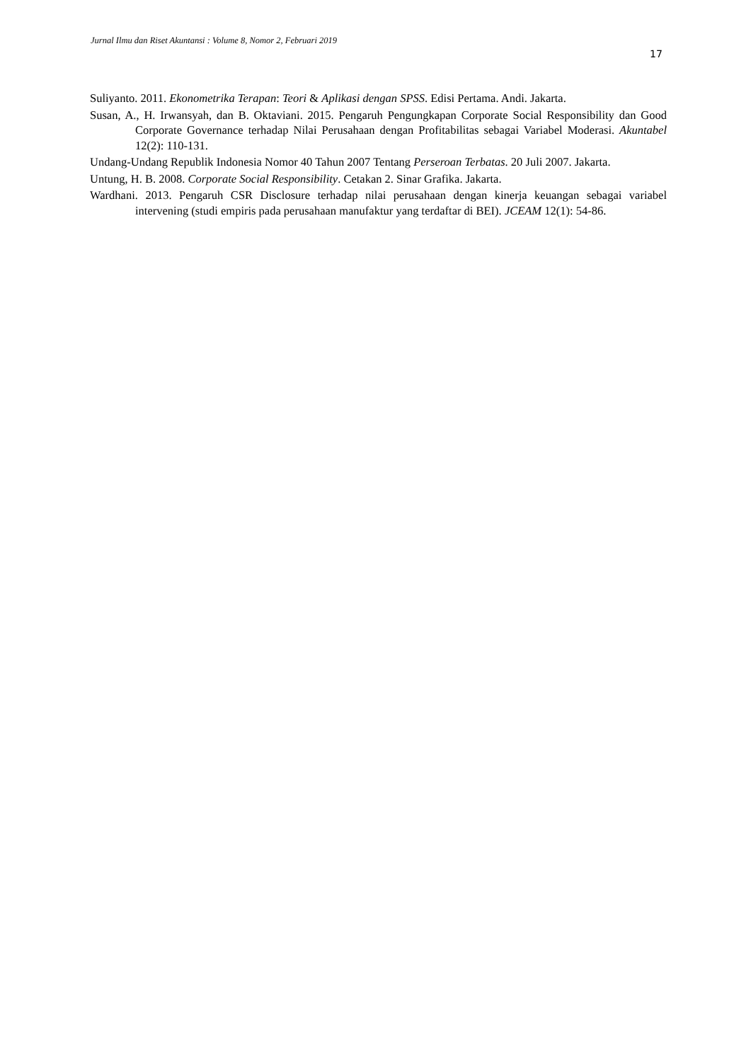Jurnal Ilmu dan Riset Akuntansi : Volume 8, Nomor 2, Februari 2019
17
Suliyanto. 2011. Ekonometrika Terapan: Teori & Aplikasi dengan SPSS. Edisi Pertama. Andi. Jakarta.
Susan, A., H. Irwansyah, dan B. Oktaviani. 2015. Pengaruh Pengungkapan Corporate Social Responsibility dan Good Corporate Governance terhadap Nilai Perusahaan dengan Profitabilitas sebagai Variabel Moderasi. Akuntabel 12(2): 110-131.
Undang-Undang Republik Indonesia Nomor 40 Tahun 2007 Tentang Perseroan Terbatas. 20 Juli 2007. Jakarta.
Untung, H. B. 2008. Corporate Social Responsibility. Cetakan 2. Sinar Grafika. Jakarta.
Wardhani. 2013. Pengaruh CSR Disclosure terhadap nilai perusahaan dengan kinerja keuangan sebagai variabel intervening (studi empiris pada perusahaan manufaktur yang terdaftar di BEI). JCEAM 12(1): 54-86.